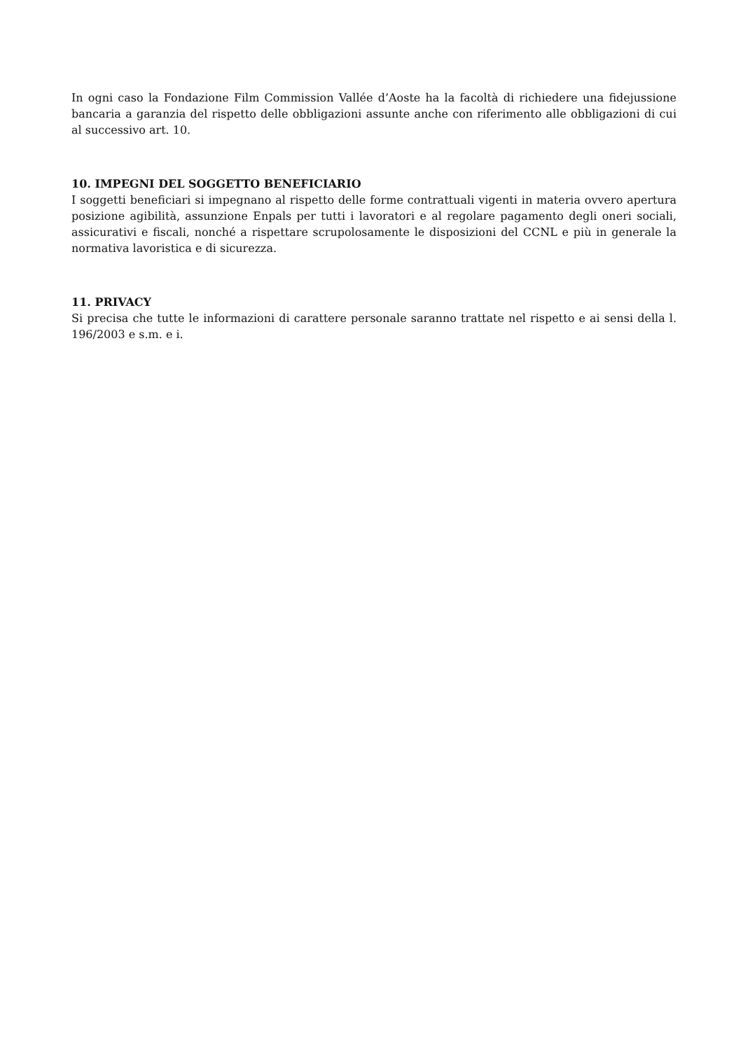In ogni caso la Fondazione Film Commission Vallée d’Aoste ha la facoltà di richiedere una fidejussione bancaria a garanzia del rispetto delle obbligazioni assunte anche con riferimento alle obbligazioni di cui al successivo art. 10.
10. IMPEGNI DEL SOGGETTO BENEFICIARIO
I soggetti beneficiari si impegnano al rispetto delle forme contrattuali vigenti in materia ovvero apertura posizione agibilità, assunzione Enpals per tutti i lavoratori e al regolare pagamento degli oneri sociali, assicurativi e fiscali, nonché a rispettare scrupolosamente le disposizioni del CCNL e più in generale la normativa lavoristica e di sicurezza.
11. PRIVACY
Si precisa che tutte le informazioni di carattere personale saranno trattate nel rispetto e ai sensi della l. 196/2003 e s.m. e i.